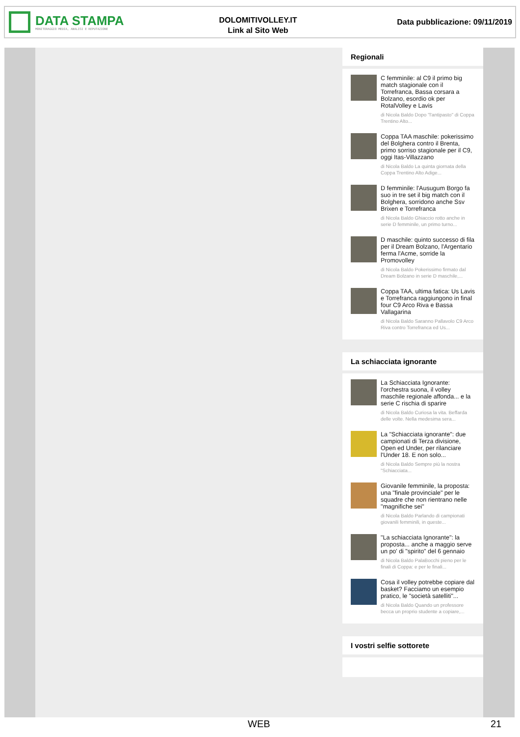DATA STAMPA
MONITORAGGIO MEDIA, ANALISI E REPUTAZIONE
DOLOMITIVOLLEY.IT
Link al Sito Web
Data pubblicazione: 09/11/2019
Regionali
C femminile: al C9 il primo big match stagionale con il Torrefranca, Bassa corsara a Bolzano, esordio ok per RotalVolley e Lavis
di Nicola Baldo Dopo "l'antipasto" di Coppa Trentino Alto...
Coppa TAA maschile: pokerissimo del Bolghera contro il Brenta, primo sorriso stagionale per il C9, oggi Itas-Villazzano
di Nicola Baldo La quinta giornata della Coppa Trentino Alto Adige...
D femminile: l'Ausugum Borgo fa suo in tre set il big match con il Bolghera, sorridono anche Ssv Brixen e Torrefranca
di Nicola Baldo Ghiaccio rotto anche in serie D femminile, un primo turno...
D maschile: quinto successo di fila per il Dream Bolzano, l'Argentario ferma l'Acme, sorride la Promovolley
di Nicola Baldo Pokerissimo firmato dal Dream Bolzano in serie D maschile,...
Coppa TAA, ultima fatica: Us Lavis e Torrefranca raggiungono in final four C9 Arco Riva e Bassa Vallagarina
di Nicola Baldo Saranno Pallavolo C9 Arco Riva contro Torrefranca ed Us...
La schiacciata ignorante
La Schiacciata Ignorante: l'orchestra suona, il volley maschile regionale affonda... e la serie C rischia di sparire
di Nicola Baldo Curiosa la vita. Beffarda delle volte. Nella medesima sera...
La "Schiacciata ignorante": due campionati di Terza divisione, Open ed Under, per rilanciare l'Under 18. E non solo...
di Nicola Baldo Sempre più la nostra "Schiacciata...
Giovanile femminile, la proposta: una "finale provinciale" per le squadre che non rientrano nelle "magnifiche sei"
di Nicola Baldo Parlando di campionati giovanili femminili, in queste...
"La schiacciata Ignorante": la proposta... anche a maggio serve un po' di "spirito" del 6 gennaio
di Nicola Baldo PalaBocchi pieno per le finali di Coppa: e per le finali...
Cosa il volley potrebbe copiare dal basket? Facciamo un esempio pratico, le "società satelliti"...
di Nicola Baldo Quando un professore becca un proprio studente a copiare,...
I vostri selfie sottorete
WEB 21